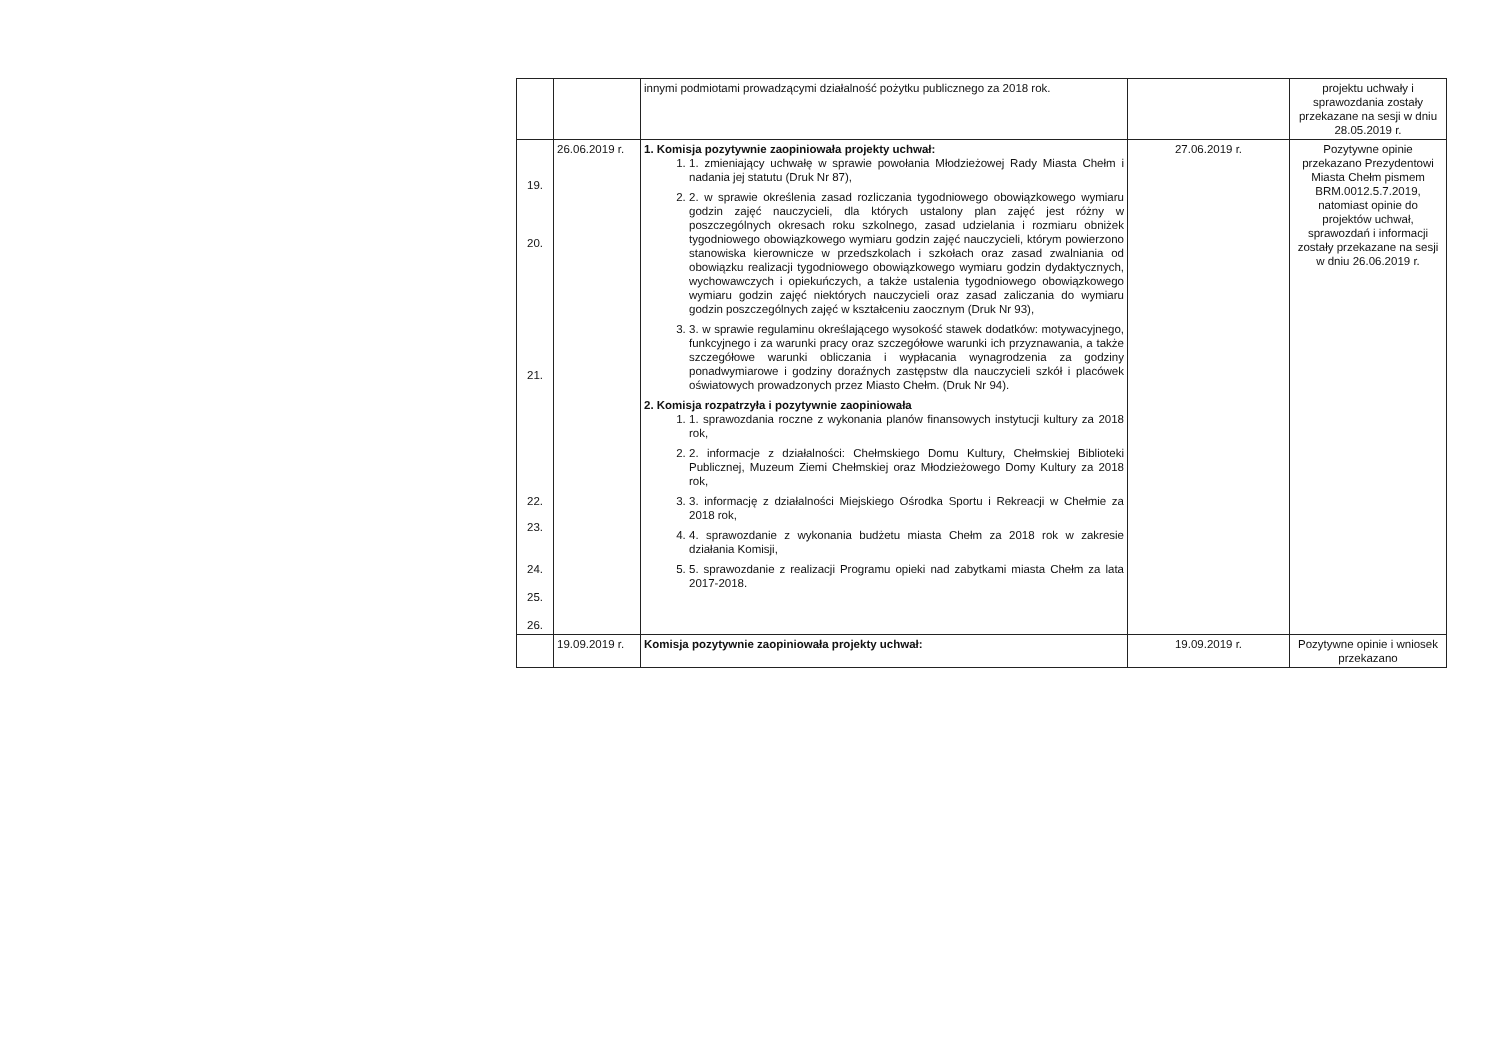| | | innymi podmiotami prowadzącymi działalność pożytku publicznego za 2018 rok. | | projektu uchwały i sprawozdania zostały przekazane na sesji w dniu 28.05.2019 r. |
| 19. 20. 21. 22. 23. 24. 25. 26. | 26.06.2019 r. | 1. Komisja pozytywnie zaopiniowała projekty uchwał: 1. 1. zmieniający uchwałę w sprawie powołania Młodzieżowej Rady Miasta Chełm i nadania jej statutu (Druk Nr 87), 2. 2. w sprawie określenia zasad rozliczania tygodniowego obowiązkowego wymiaru godzin zajęć nauczycieli, dla których ustalony plan zajęć jest różny w poszczególnych okresach roku szkolnego, zasad udzielania i rozmiaru obniżek tygodniowego obowiązkowego wymiaru godzin zajęć nauczycieli, którym powierzono stanowiska kierownicze w przedszkolach i szkołach oraz zasad zwalniania od obowiązku realizacji tygodniowego obowiązkowego wymiaru godzin dydaktycznych, wychowawczych i opiekuńczych, a także ustalenia tygodniowego obowiązkowego wymiaru godzin zajęć niektórych nauczycieli oraz zasad zaliczania do wymiaru godzin poszczególnych zajęć w kształceniu zaocznym (Druk Nr 93), 3. 3. w sprawie regulaminu określającego wysokość stawek dodatków: motywacyjnego, funkcyjnego i za warunki pracy oraz szczegółowe warunki ich przyznawania, a także szczegółowe warunki obliczania i wypłacania wynagrodzenia za godziny ponadwymiarowe i godziny doraźnych zastępstw dla nauczycieli szkół i placówek oświatowych prowadzonych przez Miasto Chełm. (Druk Nr 94). 2. Komisja rozpatrzyła i pozytywnie zaopiniowała 1. 1. sprawozdania roczne z wykonania planów finansowych instytucji kultury za 2018 rok, 2. 2. informacje z działalności: Chełmskiego Domu Kultury, Chełmskiej Biblioteki Publicznej, Muzeum Ziemi Chełmskiej oraz Młodzieżowego Domy Kultury za 2018 rok, 3. 3. informację z działalności Miejskiego Ośrodka Sportu i Rekreacji w Chełmie za 2018 rok, 4. 4. sprawozdanie z wykonania budżetu miasta Chełm za 2018 rok w zakresie działania Komisji, 5. 5. sprawozdanie z realizacji Programu opieki nad zabytkami miasta Chełm za lata 2017-2018. | 27.06.2019 r. | Pozytywne opinie przekazano Prezydentowi Miasta Chełm pismem BRM.0012.5.7.2019, natomiast opinie do projektów uchwał, sprawozdań i informacji zostały przekazane na sesji w dniu 26.06.2019 r. |
| | 19.09.2019 r. | Komisja pozytywnie zaopiniowała projekty uchwał: | 19.09.2019 r. | Pozytywne opinie i wniosek przekazano |